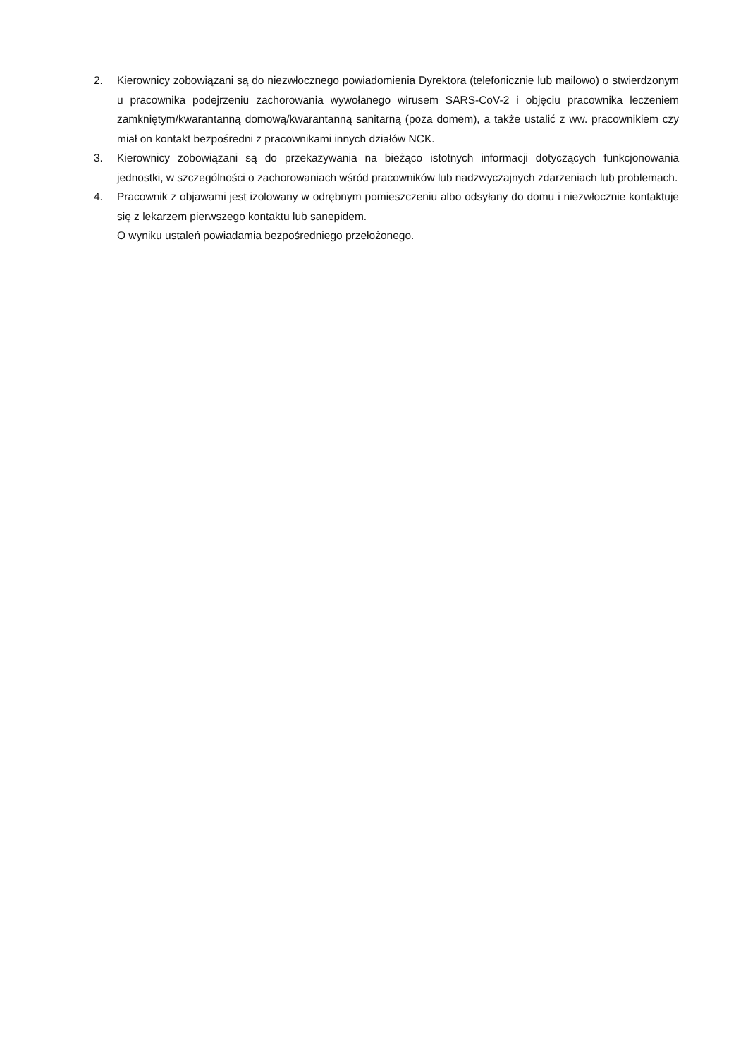2. Kierownicy zobowiązani są do niezwłocznego powiadomienia Dyrektora (telefonicznie lub mailowo) o stwierdzonym u pracownika podejrzeniu zachorowania wywołanego wirusem SARS-CoV-2 i objęciu pracownika leczeniem zamkniętym/kwarantanną domową/kwarantanną sanitarną (poza domem), a także ustalić z ww. pracownikiem czy miał on kontakt bezpośredni z pracownikami innych działów NCK.
3. Kierownicy zobowiązani są do przekazywania na bieżąco istotnych informacji dotyczących funkcjonowania jednostki, w szczególności o zachorowaniach wśród pracowników lub nadzwyczajnych zdarzeniach lub problemach.
4. Pracownik z objawami jest izolowany w odrębnym pomieszczeniu albo odsyłany do domu i niezwłocznie kontaktuje się z lekarzem pierwszego kontaktu lub sanepidem.
O wyniku ustaleń powiadamia bezpośredniego przełożonego.